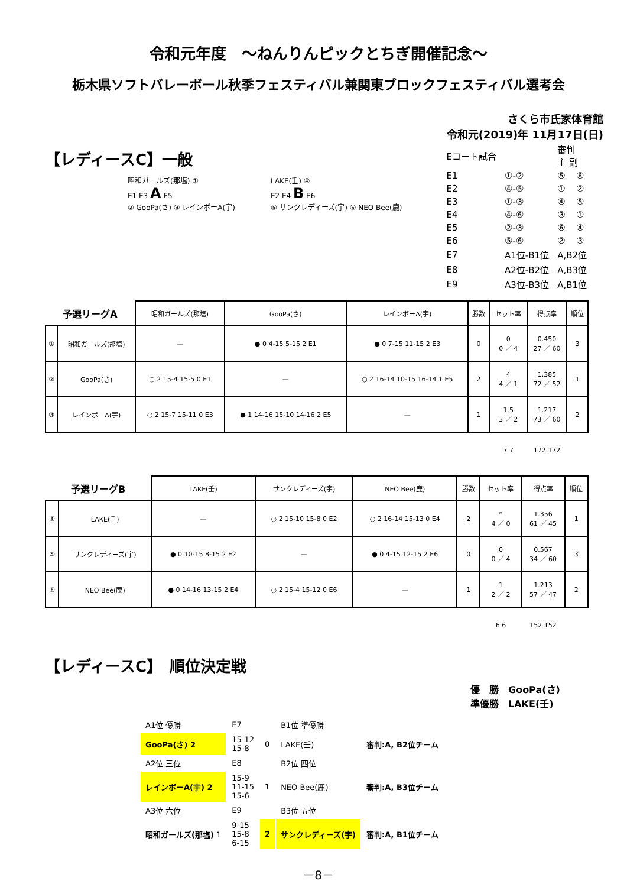令和元年度　～ねんりんピックとちぎ開催記念～
栃木県ソフトバレーボール秋季フェスティバル兼関東ブロックフェスティバル選考会
さくら市氏家体育館
令和元(2019)年 11月17日(日)
【レディースC】一般
昭和ガールズ(那塩) ①
E1 E3 A E5
② GooPa(さ) ③ レインボーA(宇)
LAKE(壬) ④
E2 E4 B E6
⑤ サンクレディーズ(宇) ⑥ NEO Bee(鹿)
| Eコート試合 | | 審判 主 副 | |
| E1 | ①-② | ⑤ | ⑥ |
| E2 | ④-⑤ | ① | ② |
| E3 | ①-③ | ④ | ⑤ |
| E4 | ④-⑥ | ③ | ① |
| E5 | ②-③ | ⑥ | ④ |
| E6 | ⑤-⑥ | ② | ③ |
| E7 | A1位-B1位 | A,B2位 | |
| E8 | A2位-B2位 | A,B3位 | |
| E9 | A3位-B3位 | A,B1位 | |
| 予選リーグA | | 昭和ガールズ(那塩) | GooPa(さ) | レインボーA(宇) | 勝数 | セット率 | 得点率 | 順位 |
| --- | --- | --- | --- | --- | --- | --- | --- | --- |
| ① | 昭和ガールズ(那塩) | — | ● 0 4-15 5-15 2 E1 | ● 0 7-15 11-15 2 E3 | 0 | 0 0 ／ 4 | 0.450 27 ／ 60 | 3 |
| ② | GooPa(さ) | ○ 2 15-4 15-5 0 E1 | — | ○ 2 16-14 10-15 16-14 1 E5 | 2 | 4 4 ／ 1 | 1.385 72 ／ 52 | 1 |
| ③ | レインボーA(宇) | ○ 2 15-7 15-11 0 E3 | ● 1 14-16 15-10 14-16 2 E5 | — | 1 | 1.5 3 ／ 2 | 1.217 73 ／ 60 | 2 |
| | | | | | | 7 7 | 172 172 | |
| 予選リーグB | | LAKE(壬) | サンクレディーズ(宇) | NEO Bee(鹿) | 勝数 | セット率 | 得点率 | 順位 |
| --- | --- | --- | --- | --- | --- | --- | --- | --- |
| ④ | LAKE(壬) | — | ○ 2 15-10 15-8 0 E2 | ○ 2 16-14 15-13 0 E4 | 2 | * 4 ／ 0 | 1.356 61 ／ 45 | 1 |
| ⑤ | サンクレディーズ(宇) | ● 0 10-15 8-15 2 E2 | — | ● 0 4-15 12-15 2 E6 | 0 | 0 0 ／ 4 | 0.567 34 ／ 60 | 3 |
| ⑥ | NEO Bee(鹿) | ● 0 14-16 13-15 2 E4 | ○ 2 15-4 15-12 0 E6 | — | 1 | 1 2 ／ 2 | 1.213 57 ／ 47 | 2 |
| | | | | | | 6 6 | 152 152 | |
【レディースC】　順位決定戦
優　勝　GooPa(さ)
準優勝　LAKE(壬)
| A1位 優勝 | E7 | | B1位 準優勝 | |
| GooPa(さ) 2 | 15-12 15-8 | 0 | LAKE(壬) | 審判:A, B2位チーム |
| A2位 三位 | E8 | | B2位 四位 | |
| レインボーA(宇) 2 | 15-9 11-15 15-6 | 1 | NEO Bee(鹿) | 審判:A, B3位チーム |
| A3位 六位 | E9 | | B3位 五位 | |
| 昭和ガールズ(那塩) 1 | 9-15 15-8 6-15 | 2 | サンクレディーズ(宇) | 審判:A, B1位チーム |
－8－